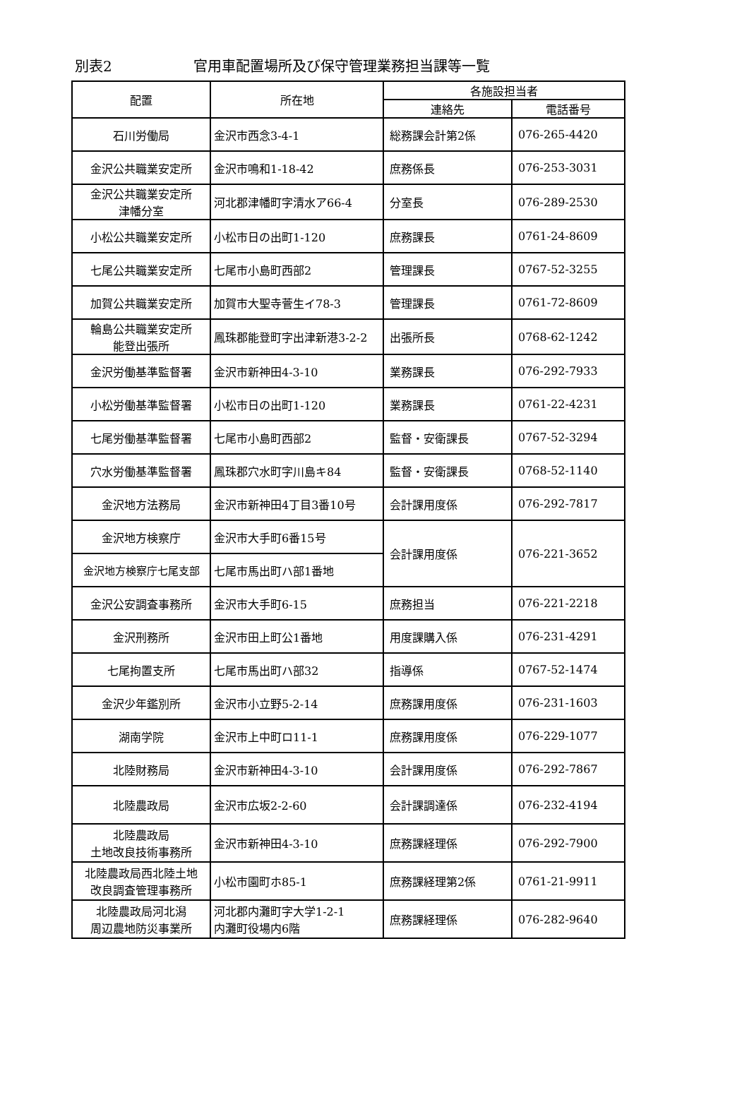別表2 官用車配置場所及び保守管理業務担当課等一覧
| 配置 | 所在地 | 各施設担当者 | |
| --- | --- | --- | --- |
| | | 連絡先 | 電話番号 |
| 石川労働局 | 金沢市西念3-4-1 | 総務課会計第2係 | 076-265-4420 |
| 金沢公共職業安定所 | 金沢市鳴和1-18-42 | 庶務係長 | 076-253-3031 |
| 金沢公共職業安定所 津幡分室 | 河北郡津幡町字清水ア66-4 | 分室長 | 076-289-2530 |
| 小松公共職業安定所 | 小松市日の出町1-120 | 庶務課長 | 0761-24-8609 |
| 七尾公共職業安定所 | 七尾市小島町西部2 | 管理課長 | 0767-52-3255 |
| 加賀公共職業安定所 | 加賀市大聖寺菅生イ78-3 | 管理課長 | 0761-72-8609 |
| 輪島公共職業安定所 能登出張所 | 鳳珠郡能登町字出津新港3-2-2 | 出張所長 | 0768-62-1242 |
| 金沢労働基準監督署 | 金沢市新神田4-3-10 | 業務課長 | 076-292-7933 |
| 小松労働基準監督署 | 小松市日の出町1-120 | 業務課長 | 0761-22-4231 |
| 七尾労働基準監督署 | 七尾市小島町西部2 | 監督・安衛課長 | 0767-52-3294 |
| 穴水労働基準監督署 | 鳳珠郡穴水町字川島キ84 | 監督・安衛課長 | 0768-52-1140 |
| 金沢地方法務局 | 金沢市新神田4丁目3番10号 | 会計課用度係 | 076-292-7817 |
| 金沢地方検察庁 | 金沢市大手町6番15号 | 会計課用度係 | 076-221-3652 |
| 金沢地方検察庁七尾支部 | 七尾市馬出町ハ部1番地 | | |
| 金沢公安調査事務所 | 金沢市大手町6-15 | 庶務担当 | 076-221-2218 |
| 金沢刑務所 | 金沢市田上町公1番地 | 用度課購入係 | 076-231-4291 |
| 七尾拘置支所 | 七尾市馬出町ハ部32 | 指導係 | 0767-52-1474 |
| 金沢少年鑑別所 | 金沢市小立野5-2-14 | 庶務課用度係 | 076-231-1603 |
| 湖南学院 | 金沢市上中町ロ11-1 | 庶務課用度係 | 076-229-1077 |
| 北陸財務局 | 金沢市新神田4-3-10 | 会計課用度係 | 076-292-7867 |
| 北陸農政局 | 金沢市広坂2-2-60 | 会計課調達係 | 076-232-4194 |
| 北陸農政局 土地改良技術事務所 | 金沢市新神田4-3-10 | 庶務課経理係 | 076-292-7900 |
| 北陸農政局西北陸土地 改良調査管理事務所 | 小松市園町ホ85-1 | 庶務課経理第2係 | 0761-21-9911 |
| 北陸農政局河北潟 周辺農地防災事業所 | 河北郡内灘町字大学1-2-1 内灘町役場内6階 | 庶務課経理係 | 076-282-9640 |